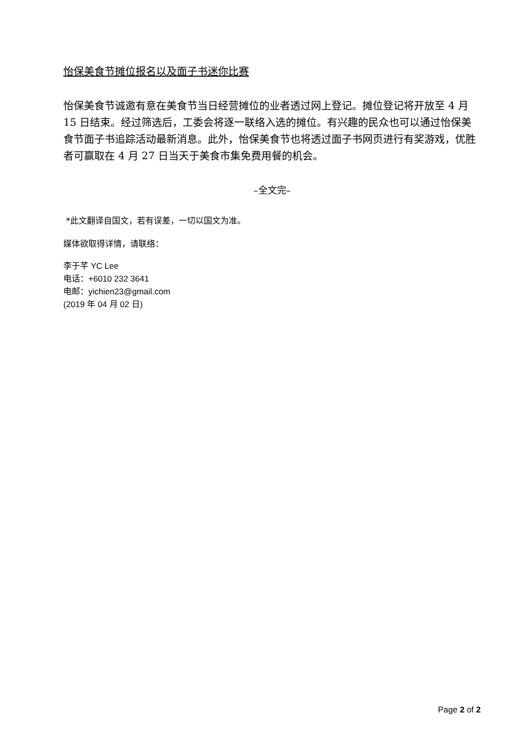怡保美食节摊位报名以及面子书迷你比赛
怡保美食节诚邀有意在美食节当日经营摊位的业者透过网上登记。摊位登记将开放至 4 月 15 日结束。经过筛选后，工委会将逐一联络入选的摊位。有兴趣的民众也可以通过怡保美食节面子书追踪活动最新消息。此外，怡保美食节也将透过面子书网页进行有奖游戏，优胜者可赢取在 4 月 27 日当天于美食市集免费用餐的机会。
–全文完–
*此文翻译自国文，若有误差，一切以国文为准。
媒体欲取得详情，请联络：
李于芊 YC Lee
电话：+6010 232 3641
电邮：yichien23@gmail.com
(2019 年 04 月 02 日)
Page 2 of 2